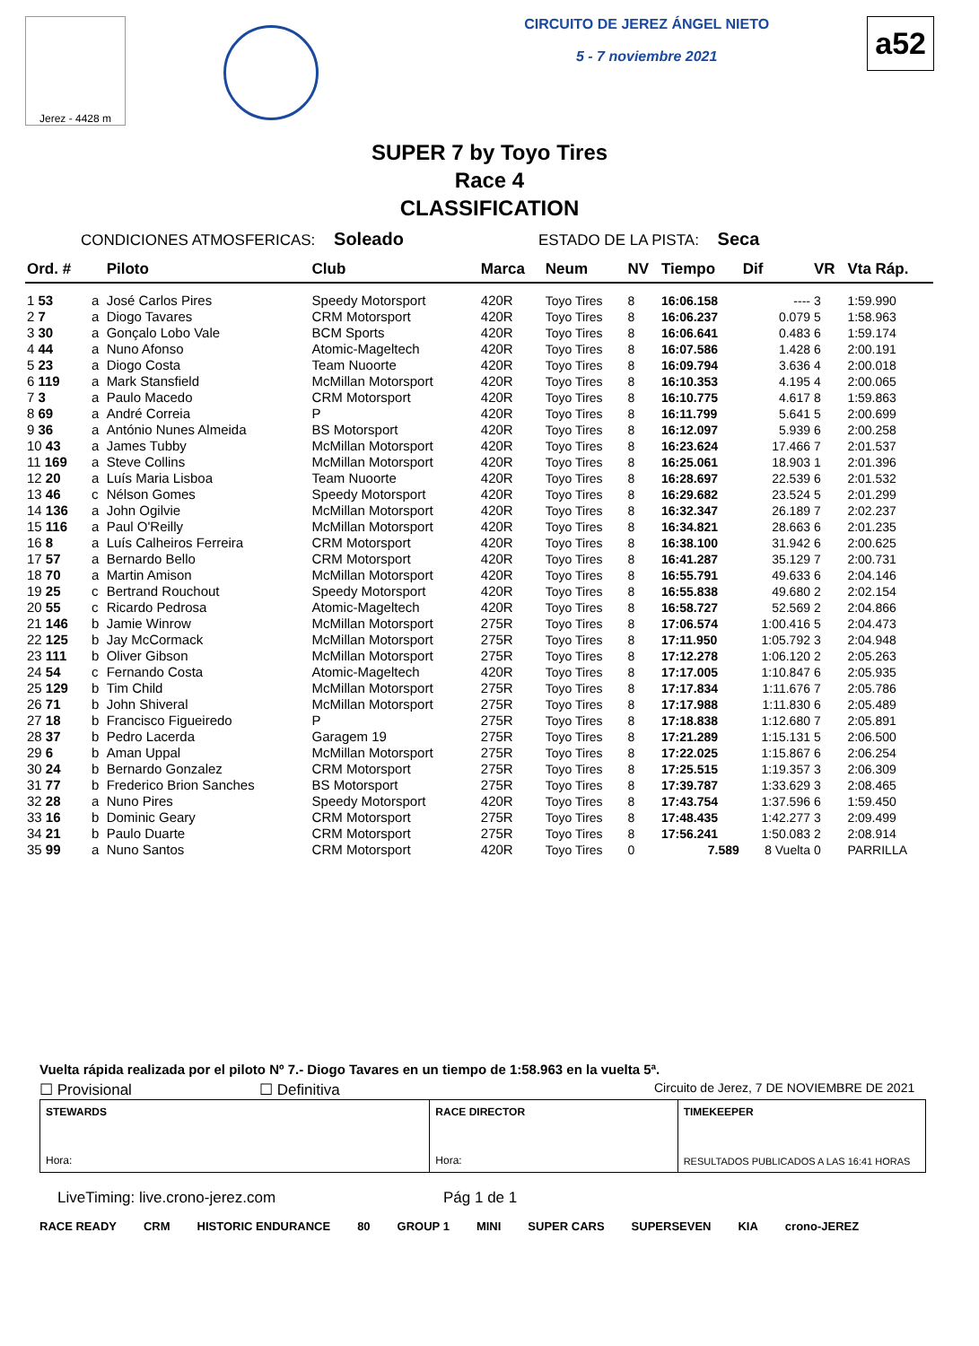Jerez - 4428 m
CIRCUITO DE JEREZ ÁNGEL NIETO
5 - 7 noviembre 2021
a52
SUPER 7 by Toyo Tires
Race 4
CLASSIFICATION
CONDICIONES ATMOSFERICAS: Soleado ESTADO DE LA PISTA: Seca
| Ord. # | | Piloto | Club | Marca | Neum | NV | Tiempo | Dif | VR | Vta Ráp. |
| --- | --- | --- | --- | --- | --- | --- | --- | --- | --- | --- |
| 1 53 | a | José Carlos Pires | Speedy Motorsport | 420R | Toyo Tires | 8 | 16:06.158 | ---- | 3 | 1:59.990 |
| 2 7 | a | Diogo Tavares | CRM Motorsport | 420R | Toyo Tires | 8 | 16:06.237 | 0.079 | 5 | 1:58.963 |
| 3 30 | a | Gonçalo Lobo Vale | BCM Sports | 420R | Toyo Tires | 8 | 16:06.641 | 0.483 | 6 | 1:59.174 |
| 4 44 | a | Nuno Afonso | Atomic-Mageltech | 420R | Toyo Tires | 8 | 16:07.586 | 1.428 | 6 | 2:00.191 |
| 5 23 | a | Diogo Costa | Team Nuoorte | 420R | Toyo Tires | 8 | 16:09.794 | 3.636 | 4 | 2:00.018 |
| 6 119 | a | Mark Stansfield | McMillan Motorsport | 420R | Toyo Tires | 8 | 16:10.353 | 4.195 | 4 | 2:00.065 |
| 7 3 | a | Paulo Macedo | CRM Motorsport | 420R | Toyo Tires | 8 | 16:10.775 | 4.617 | 8 | 1:59.863 |
| 8 69 | a | André Correia | P | 420R | Toyo Tires | 8 | 16:11.799 | 5.641 | 5 | 2:00.699 |
| 9 36 | a | António Nunes Almeida | BS Motorsport | 420R | Toyo Tires | 8 | 16:12.097 | 5.939 | 6 | 2:00.258 |
| 10 43 | a | James Tubby | McMillan Motorsport | 420R | Toyo Tires | 8 | 16:23.624 | 17.466 | 7 | 2:01.537 |
| 11 169 | a | Steve Collins | McMillan Motorsport | 420R | Toyo Tires | 8 | 16:25.061 | 18.903 | 1 | 2:01.396 |
| 12 20 | a | Luís Maria Lisboa | Team Nuoorte | 420R | Toyo Tires | 8 | 16:28.697 | 22.539 | 6 | 2:01.532 |
| 13 46 | c | Nélson Gomes | Speedy Motorsport | 420R | Toyo Tires | 8 | 16:29.682 | 23.524 | 5 | 2:01.299 |
| 14 136 | a | John Ogilvie | McMillan Motorsport | 420R | Toyo Tires | 8 | 16:32.347 | 26.189 | 7 | 2:02.237 |
| 15 116 | a | Paul O'Reilly | McMillan Motorsport | 420R | Toyo Tires | 8 | 16:34.821 | 28.663 | 6 | 2:01.235 |
| 16 8 | a | Luís Calheiros Ferreira | CRM Motorsport | 420R | Toyo Tires | 8 | 16:38.100 | 31.942 | 6 | 2:00.625 |
| 17 57 | a | Bernardo Bello | CRM Motorsport | 420R | Toyo Tires | 8 | 16:41.287 | 35.129 | 7 | 2:00.731 |
| 18 70 | a | Martin Amison | McMillan Motorsport | 420R | Toyo Tires | 8 | 16:55.791 | 49.633 | 6 | 2:04.146 |
| 19 25 | c | Bertrand Rouchout | Speedy Motorsport | 420R | Toyo Tires | 8 | 16:55.838 | 49.680 | 2 | 2:02.154 |
| 20 55 | c | Ricardo Pedrosa | Atomic-Mageltech | 420R | Toyo Tires | 8 | 16:58.727 | 52.569 | 2 | 2:04.866 |
| 21 146 | b | Jamie Winrow | McMillan Motorsport | 275R | Toyo Tires | 8 | 17:06.574 | 1:00.416 | 5 | 2:04.473 |
| 22 125 | b | Jay McCormack | McMillan Motorsport | 275R | Toyo Tires | 8 | 17:11.950 | 1:05.792 | 3 | 2:04.948 |
| 23 111 | b | Oliver Gibson | McMillan Motorsport | 275R | Toyo Tires | 8 | 17:12.278 | 1:06.120 | 2 | 2:05.263 |
| 24 54 | c | Fernando Costa | Atomic-Mageltech | 420R | Toyo Tires | 8 | 17:17.005 | 1:10.847 | 6 | 2:05.935 |
| 25 129 | b | Tim Child | McMillan Motorsport | 275R | Toyo Tires | 8 | 17:17.834 | 1:11.676 | 7 | 2:05.786 |
| 26 71 | b | John Shiveral | McMillan Motorsport | 275R | Toyo Tires | 8 | 17:17.988 | 1:11.830 | 6 | 2:05.489 |
| 27 18 | b | Francisco Figueiredo | P | 275R | Toyo Tires | 8 | 17:18.838 | 1:12.680 | 7 | 2:05.891 |
| 28 37 | b | Pedro Lacerda | Garagem 19 | 275R | Toyo Tires | 8 | 17:21.289 | 1:15.131 | 5 | 2:06.500 |
| 29 6 | b | Aman Uppal | McMillan Motorsport | 275R | Toyo Tires | 8 | 17:22.025 | 1:15.867 | 6 | 2:06.254 |
| 30 24 | b | Bernardo Gonzalez | CRM Motorsport | 275R | Toyo Tires | 8 | 17:25.515 | 1:19.357 | 3 | 2:06.309 |
| 31 77 | b | Frederico Brion Sanches | BS Motorsport | 275R | Toyo Tires | 8 | 17:39.787 | 1:33.629 | 3 | 2:08.465 |
| 32 28 | a | Nuno Pires | Speedy Motorsport | 420R | Toyo Tires | 8 | 17:43.754 | 1:37.596 | 6 | 1:59.450 |
| 33 16 | b | Dominic Geary | CRM Motorsport | 275R | Toyo Tires | 8 | 17:48.435 | 1:42.277 | 3 | 2:09.499 |
| 34 21 | b | Paulo Duarte | CRM Motorsport | 275R | Toyo Tires | 8 | 17:56.241 | 1:50.083 | 2 | 2:08.914 |
| 35 99 | a | Nuno Santos | CRM Motorsport | 420R | Toyo Tires | 0 | 7.589 | 8 Vuelta | 0 | PARRILLA |
Vuelta rápida realizada por el piloto Nº 7.- Diogo Tavares en un tiempo de 1:58.963 en la vuelta 5ª.
☐ Provisional ☐ Definitiva Circuito de Jerez, 7 DE NOVIEMBRE DE 2021
STEWARDS
Hora:
RACE DIRECTOR
Hora:
TIMEKEEPER
RESULTADOS PUBLICADOS A LAS 16:41 HORAS
LiveTiming: live.crono-jerez.com Pág 1 de 1
RACE READY CRM HISTORIC ENDURANCE 80 GROUP 1 MINI SUPER CARS SUPERSEVEN KIA crono-JEREZ